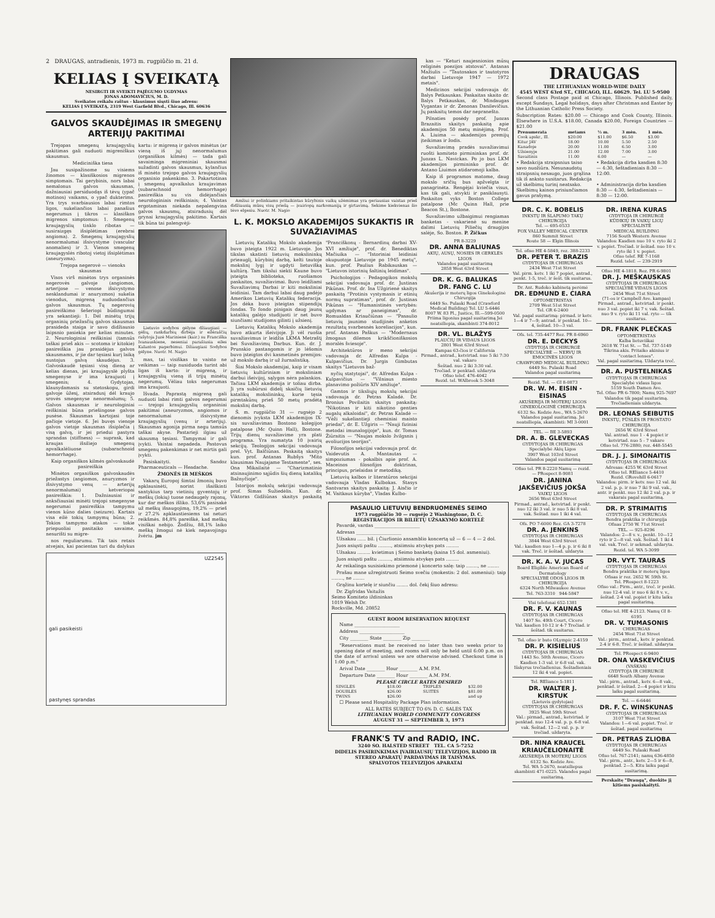2 DRAUGAS, antradienis, 1973 m. rugpiūčio m. 21 d.
KELIAS Į SVEIKATĄ
NESIRGTI IR SVEIKTI PAJĖGUMO UGDYMAS
JONAS ADOMAVIČIUS, M. D.
Sveikatos reikalu raštus - klausimus siųsti šiuo adresu:
KELIAS Į SVEIKATĄ, 2319 West Garfield Blvd., Chicago, Ill. 60636
GALVOS SKAUDĖJIMAS IR SMEGENŲ ARTERIJŲ PAKITIMAI
Trejopas smegenų kraujagyslių pakitimas gali nuduoti migreniškus skausmus.
Mediciniška tiesa
Jau susipažinome su visiems žinomos — klasiškosios migrenos simptomais. Tai gerybinis, nors labai nemalonus galvos skausmas, dažniausiai persiduodąs iš tėvų (ypač motinos) vaikams, o ypač dukterims. Yra trys svarbiausios labai rimtos ligos, sukeliančios labai panašius negerumus į tikros — klasiškos migrenos simptomus: 1. Smegenų kraujagyslių tinklo ribotas — susiraizgęs išsiplėtimas (erebrai angioma). 2. Smegenų kraujagyslių nenormalumai išsivystyme (vascular anomalies) ir 3. Vienos smegenų kraujagyslės ribotoj vietoj išsiplėtimas (aneuryzma).
Trejopa negerovė — vienoks skausmas
Visos virš minėtos trys organinės negerovės galvoje (angiomos, arterijose — venose išsivystymo nesklandumai ir anuryzmos) sukelia vienodus, migreną nuduodančius galvos skausmus. Tų negerovių pasireiškimo šešeriopi būdingumai yra sekantieji: 1. Dėl minėtų trijų organinių priežasčių galvos skausmas prasideda staiga ir savo didžiausio laipsnio pasiekia per kelias minutes. 2. Neurologiniai reiškiniai (tamsūs taškai prieš akis — scotoma ir kitokie) pasireiškia jau prasidėjus galvos skausmams, ir jie dar tęsiasi kurį laiką nustojus galvą skaudėjus. 3. Galvoskaudė tęsiasi visą dieną ar kelias dienas, jei kraujagyslė plyšta smegenyse ir ima kraujuoti į smegenis; 4. Gydytojas, klausydamasis su stetoskopu, girdi galvoje ūžesį, atsiradusį dėl kraujo srovės smegenyse nenormalumų; 5. Galvos skausmas ir neurologiniai reiškiniai būna priešingose galvos pusėse. Skausmas kartojasi toje pačioje vietoje. 6. Jei buvęs vienoje galvos vietoje skausmas išsiplečia į visą galvą, ir jei priedui pastyra sprandas (stiffness) — suprask, kad kraujas išsiliejo smegenų apvalkalėliuose (subarachnoid hemorrhage).
Kaip organiškos kilmės galvoskaudė pasireiškia
Minėtos organiškos galvoskaudės priežastys (angiomos, anuryzmos ir išsivystymo venų — arterijų nenormalumai) ketveriopai pasireiškia: 1. Dažniausiai ir anksčiausiai minėti trejopi smegenyse negerumai pasireiškia tampymu vienos kūno dalies (seizure). Kartais visa eilė tokių tampymų būna; 2. Tokios tampymo atakos — tokie priepuoliai pasitaiko savaime, nesurišti su migre-
nos reguliarumu. Tik tais retais atvejais, kai pacientas turi du dalykus kartu: ir migreną ir galvos minėtus (ar vieną iš jų) nenormalumus (organiškos kilmės) — tada gali savaiminga migreniniai skausmai sužadinti galvos skausmus, kylančius iš minėto trejopo galvos kraujagyslių organinio pakenkimo. 3. Pakartotinas į smegenų apvalkalus kraujavimas (subarachnoid hemorrhage) pasireiškia su vis didėjančiais neurologiniais reiškiniais; 4. Vaistas ergotaminas niekada nepalengvina galvos skausmų, atsiradusių dėl grynai kraujagyslių pakitimo. Kartais tik būna tai palengvėji-
Lietuvio sodybos gėlyne džiaugiasi — gėlių, rankdarbių dirbėja ir eiléraščių rašytoja Juzė Marinienė (kair.) su Franciška Ivanauskiene, neseniai parašiusia eiles Kalantos pagerbimui. Džiaugiasi Sodybos gėlyne. Nuotr. M. Nagio
mas, tai visiškas to vaisto ne veikimas — taip nusiduoda turint abi ligas iš karto: ir migreną, ir kraujagyslių vieną iš trijų minėtų negerumų. Vėliau toks negerumas ima kraujuoti.
Išvada. Paprastą migreną gali nuduoti labai rimti galvos negerumai — trejopi kraujagyslių organiniai pakitimai (aneuryzmos, angiomos ir nenormalumai išsivystyme kraujagyslių (venų ir arterijų). Skausmas agonija pirma negu tamsūs taškai akyse. Pastarieji ilgiau už skausmą tęsiasi. Tampymai ir gali įvykti. Vaistai nepadeda. Pastovus smegenų pakenkimas ir net mirtis gali įvykti.
Pasiskaityti. Sandoz Pharmaceuticals — Headache.
ŽMONĖS IR MEŠKOS
Vakarų Europoj šimtai žmonių buvo apklausinėti, norint išaiškinti santykius tarp vietinių gyventojų ir meškų (lokių) tuose nedaugely rajonų, kur dar meškos išliko. 53,6% pasisakė už meškų išsaugojimą, 19,2% — prieš ir 27.2% apklaustiesiems tai neturi reikšmės. 84,8% pareiškė, kad meškų visiškai nebijo. Žodžiu, 88,1% laiko mešką žmogui nė kiek nepavojingu žvėriu. jm
UZ2545
gali pasikeisti
pastynęs sprandas
Amžiui ir polinkiams pritaikintas kūrybinis vaikų užėmimas yra geriausias vaistas prieš didžiausią mūsų visų priešą — įvairiopą narkomaniją ir girtavimą. Sekime kiekvienas šio tėvo elgesiu. Nuotr. M. Nagio
L. K. MOKSLO AKADEMIJOS SUKAKTIS IR SUVAŽIAVIMAS
Lietuvių Katalikų Mokslo akademija buvo įsteigta 1922 m. Lietuvoje. Jos tikslas skatinti lietuvių mokslininkų prieauglį, kūrybinį darbą, kelti tautoje mokslinį lygį ir ugdyti lietuvišką kultūrą. Tam tikslui siekti Kaune buvo įsteigta biblioteka, ruošiamos paskaitos, suvažiavimai. Buvo leidžiami Suvažiavimų Darbai ir kiti moksliniai leidiniai. Tam darbui labai daug padėjo Amerikos Lietuvių Katalikų federacija. Jos dėka buvo įsteigtas stipendijų fondas. To fondo pinigais daug jaunų katalikų galėjo studijuoti ir net buvo siunčiami studijoms gilinti į užsienį.
Lietuvių Katalikų Mokslo akademija buvo atkurta išeivijoje. Ji vėl ruošia suvažiavimus ir leidžia LKMA Metraštį bei Suvažiavimų Darbus. Kun. dr. J. Prunskio pastangomis ir jo lėšomis buvo įsteigtos dvi kasmetinės premijos: už mokslo darbą ir už žurnalistiką.
Šiai Mokslo akademijai, kaip ir visam lietuvių kultūriniam ir moksliniam darbui išeivijoj, sąlygos nėra palankios. Tačiau LKM akademija ir toliau dirba. Ji yra subūrusi didelį skaičių lietuvių katalikų mokslininkų, kurie tęsia pirmtakūnų prieš 50 metų pradėtą mokslinį darbą.
Š. m. rugpiūčio 31 — rugsėjo 2 dienomis įvyksta LKM akademijos IX-sis suvažiavimas Bostono kolegijos patalpose (Mc Quinn Hall), Bostone. Trijų dienų suvažiavime yra plati programa. Yra numatyta 10 įvairių sekcijų. Teologijos sekcijai vadovauja prel. Vyt. Balčiūnas. Paskaitą skaitys kun. prof. Antanas Rubšys "Mito klausimas Naujajame Testamente", ses. Ona Mikailaitė — "Charizmatinio atsinaujinimo sąjūdis šių dienų katalikų Bažnyčioje".
Istorijos mokslų sekcijai vadovauja prof. Simas Sužiedėlis. Kun. dr. Viktoras Gidžiūnas skaitys paskaitą "Pranciškonų - Bernardinų darbai XV-XVI amžiuje", prof. dr. Benediktas Mačiuika — "Istoriniai leidiniai okupuotoje Lietuvoje po 1945 metų", kun. prof. Paulius Rabikauskas — "Lietuvos istorinių šaltinių leidimas".
Psichologijos - Pedagogikos mokslų sekcijai vadovauja prof. dr. Justinas Pikūnas. Prof. dr. Ina Užgirienė skaitys paskaitą "Protinis vystymasis ir etinių normų supratimas", prof. dr. Justinas Pikūnas — "Humanistinės vertybės: ugdymas ar paneigimas", dr. Romualdas Kriaučiūnas — "Pasaulio lietuvių jaunimo studijinės anketos rezultatų svarbesnės koreliacijos", kun. prof. Antanas Paškus — "Modernaus žmogaus dilemos krikščioniškosios moralės šviesoje".
Architektūros ir meno sekcijai vadovauja dr. Alfredas Kulpa - Kulpavičius. Dr. Jurgis Gimbutas skaitys "Lietuvos baž-
nyčių statytojai", dr. Alfredas Kulpa - Kulpavičius — "Vilniaus miesto planavimo požiūris XIV amžiuje".
Gamtos ir tiksliųjų mokslų sekcijai vadovauja dr. Petras Kaladė. Dr. Bronius Povilaitis skaitys paskaitą: "Nikotinas ir kiti nikotino genties augalų alkaloidai", dr. Petras Kaladė — "Vėži sukeliantieji cheminiai maisto priedai", dr. E. Užgiris — "Nauji fiziniai metodai imunalogijoje", kun. dr. Tomas Žiūraitis — "Naujas mokslo žvilgsnis į evoliucijos teorijas".
Filosofijos sekcijai vadovauja prof. dr. Vaidevutis A. Mantautas — simpoziumas - pokalbis apie prof. A. Maceinos filosofijos doktrinas, principus, prielaidas ir metodiką.
Lietuvių kalbos ir literatūros sekcijai vadovauja Vladas Kulbokas. Stasys Santvaras skaitys paskaitą: J. Aisčio ir M. Vaitkaus kūryba", Vladas Kulbo-
kas — "Keturi naujesniosios mūsų religinės poezijos atstovai". Antanas Mažiulis — "Tautosakos ir tautotyros darbai Lietuvoje 1947 — 1972 metais".
Medicinos sekcijai vadovauja dr. Balys Petkauskas. Paskaitas skaito dr. Balys Petkauskas, dr. Mindaugas Vygantas ir dr. Zenonas Danilevičius. Jų paskaitų temos dar nepranešto.
Pilnaties posėdy prof. Juozas Brazaitis skaitys paskaitą apie akademijos 50 metų minėjimą. Prof. A. Liuima — akademijos premijų įteikimas ir žodis.
Suvažiavimą pradės suvažiavimui ruošti komiteto pirmininkas prof. dr. Juozas L. Navickas. Po jo bus LKM akademijos pirmininko prof. dr. Antano Liuimos atidaromoji kalba.
Kaip iš programos matome, daug mokslo sričių bus apžvelgta ir panagrinėta. Rengėjai kviečia visus, kas tik gali, atvykti ir pasiklausyti. Paskaitos vyks Boston College patalpose (Mc Quinn Hall, prie Beacon St.), Bostone.
Suvažiavimo užbaigimui rengiamas banketas - vakarienė su menine dalimi Lietuvių Piliečių draugijos salėje, So. Boston. P. Žičkus
PR 8-3229
DR. ANNA BALIUNAS
AKIŲ, AUSŲ, NOSIES IR GERKLĖS LIGOS
Valandos pagal susitarimą
2858 West 63rd Street
DR. K. G. BALUKAS
DR. FANG C. LU
Akušerija ir moterų ligos Ginekologinė Chirurgija
6449 So. Pulaski Road (Crawford Medical Building) Tel. LU 5-6446
8007 W. 83 Pl., Justice, Ill.—599-0500
Priima ligonius pagal susitarimą Jei neatsiliepia, skambinti 374-8012
DR. VL. BLAŽYS
PLAUČIŲ IR VIDAUS LIGOS
2801 West 63rd Street
Kampas 63-čios ir California
Pirmad., antrad., ketvirtad. nuo 5 iki 7:30 val. vakaro
Šeštad. nuo 2 iki 3:30 val.
Trečiad. ir penktad. uždaryta
Ofiso telef. 476-4042
Rezid. tel. WAlbrook 5-3048
PASAULIO LIETUVIŲ BENDRUOMENĖS SEIMO
1973 rugpiūčio 30 — rugsėjo 2 Washingtone, D. C.
REGISTRACIJOS IR BILIETŲ UŽSAKYMO KORTELĖ
Pavardė, vardas ____________________
Adresas ____________________
Užsakau ...... bil. į Čiurlionio ansamblio koncertą už — 6 — 4 — 2 dol.
Juos asiųsti paštu ........., atsiimsiu atvykęs pats .........
Užsakau ......... kvietimus į Seimo banketą (kaina 15 dol. asmeniui).
Juos asiųsti paštu ........., atsiimsiu atvykęs pats .........
Ar reikalinga susisiekimo priemonė į koncerto salę: taip ........, ne ........
Prašau mane užregistruoti Seimo svečiu (mokestis: 2 dol. asmeniui): taip ........, ne ........
Grąžinu kortelę ir siunčiu ........ dol. čekį šiuo adresu:
Dr. Zigfridas Vaitužis
Seimo Komiteto iždininkas
1019 Welsh Dr.
Rockville, Md. 20852
GUEST ROOM RESERVATION REQUEST
Name ____________________
Address ____________________
City ________ State ________ Zip ________
"Reservations must be received no later than two weeks prior to opening date of meeting, and rooms will only be held until 6:00 p.m. on the date of arrival unless we are otherwise advised. Checkout time is 1:00 p.m."
Arival Date ________ Hour ________ A.M. P.M.
Departure Date ________ Hour ________ A.M. P.M.
PLEASE CIRCLE RATES DESIRED
| SINGLES | $18.00 | TRIPLES | $32.00 |
| DOUBLES | $26.00 | SUITES | $81.00 |
| TWINS | $26.00 | | and up |
☐ Please send Hospitality Package Plan information.
ALL RATES SUBJECT TO 6% D. C. SALES TAX
LITHUANIAN WORLD COMMUNITY CONGRESS
AUGUST 31 — SEPTEMBER 3, 1973
FRANK'S TV and RADIO, INC.
3240 SO. HALSTED STREET TEL. CA 5-7252
DIDELIS PASIRINKIMAS ĮVAIRIAUSIŲ TELEVIZIJOS, RADIO IR STEREO APARATŲ PARDAVIMAS IR TAISYMAS.
SPALVOTOS TELEVIZIJOS APARATAI
DRAUGAS
THE LITHUANIAN WORLD-WIDE DAILY
4545 WEST 63rd ST., CHICAGO, ILL. 60629. Tel. LU 5-9500
Second class Postage paid at Chicago, Illinois. Published daily, except Sundays, Legal holidays, days after Christmas and Easter by the Lithuanian Catholic Press Society.
Subscription Rates: $20.00 — Chicago and Cook County, Illinois. Elsewhere in U.S.A. $18.00, Canada $20.00, Foreign Countries — $21.00
| Prenumerata | metams | ½ m. | 3 mėn. | 1 mėn. |
| --- | --- | --- | --- | --- |
| Cook apskr., Ill. | $20.00 | $11.00 | $6.50 | $3.00 |
| Kitur JAV | 18.00 | 10.00 | 5.50 | 2.50 |
| Kanadoje | 20.00 | 11.00 | 6.50 | 3.00 |
| Užsienyje | 21.00 | 12.00 | 7.00 | 3.00 |
| Savaitinis | 11.00 | 6.00 | — | — |
• Redakcija straipsnius taiso savo nuožiūra. Nesunaudotų straipsnių nesaugo, juos grąžina tik iš anksto susitarus. Redakcija už skelbimų turinį neatsako. Skelbimų kainos prisiunčiamos gavus prašymą.
• Redakcija dirba kasdien 8:30 — 4:30, šeštadieniais 8:30 — 12:00.
• Administracija dirba kasdien 8:30 — 4:30, šeštadieniais — 8:30 — 12:00.
DR. C. K. BOBELIS
INKSTŲ IR ŠLAPUMO TAKŲ CHIRURGIJA
Tel. — 695-0533
FOX VALLEY MEDICAL CENTER
860 Summit Street
Route 58 — Elgin Illinois
Tel. ofiso HE 4-5849, rez. 388-2233
DR. PETER T. BRAZIS
GYDYTOJAS IR CHIRURGAS
2434 West 71st Street
Val. pirm. ketv. 1 iki 7 popiet, antrad., penkt. 1-5, treč. ir šešt. tik susitarus.
Dr. Ant. Rudoko kabinetą perėmė
DR. EDMUND E. CIARA
OPTOMETRISTAS
2709 West 51st Street
Tel. GR 6-2400
Val. pagal susitarimą: pirmad. ir ketv. 1—4 ir 7—9; antrad. ir penktad. 10—4, šeštad. 10—3 val.
Ofs. tel. 735-4477 Rez. PR 8-6960
DR. E. DECKYS
GYDYTOJA IR CHIRURGĖ
SPECIALYBĖ — NERVŲ IR EMOCINĖS LIGOS
CRAWFORD MEDICAL BUILDING
6449 So. Pulaski Road
Valandos pagal susitarimą
Rezid. Tel. — GI 8-0873
DR. W. M. EISIN - EISINAS
AKUŠERIJA IR MOTERŲ LIGOS GINEKOLOGINĖ CHIRURGIJA
6132 So. Kedzie Ave., WA 5-2670
Valandos pagal susitarimą. Jei neatsiliepia, skambinti: MI 3-0001
TEL. — BE 3-5893
DR. A. B. GLEVECKAS
GYDYTOJAS IR CHIRURGAS
Specialybė Akių Ligos
3907 West 103rd Street
Valandos pagal susitarimą
Ofiso tel. PR 8-2220 Namų — rezid. — PRospect 8-9081
DR. JANINA JAKŠEVIČIUS JOKŠA
VAIKŲ LIGOS
2656 West 63rd Street
Pirmad., antrad., ketvirtad. ir penkt. nuo 12 iki 3 val. ir nuo 5 iki 8 val. vak. Šeštad. nuo 1 iki 4 val.
Ofs. PO 7-6000 Rez. GA 3-7278
DR. A. JENKINS
GYDYTOJAS IR CHIRURGAS
3844 West 63rd Street
Val.: kasdien nuo 1—4 p. p. ir 6 iki 8 vak. Treč. ir šeštad. uždaryta
DR. K. A. V. JUCAS
Board Eligible American Board of Dermatology
SPECIALYBĖ ODOS LIGOS IR CHIRURGIJA
6324 North Milwaukee Avenue
Tel. 763-3310 944-5847
Visi telefonai 652-1381
DR. F. V. KAUNAS
GYDYTOJAS IR CHIRURGAS
1407 So. 49th Court, Cicero
Val. kasdien 10-12 ir 4-7 Trečiad. ir šeštad. tik susitarus.
Tel. ofiso ir buto OLympic 2-4159
DR. P. KISIELIUS
GYDYTOJAS IR CHIRURGAS
1443 So. 50th Avenue, Cicero
Kasdien 1-3 val. ir 6-8 val. vak. Išskyrus trečiadienius. Šeštadieniais 12 iki 4 val. popiet.
Tel. REliance 5-1811
DR. WALTER J. KIRSTUK
(Lietuvis gydytojas)
GYDYTOJAS IR CHIRURGAS
3925 West 59th Street
Val.: pirmad., antrad., ketvirtad. ir penktad. nuo 12-4 val. p. p. 6-8 val. vak. Šeštad. 12—2 val. p. p. ir trečiad. uždaryta.
DR. NINA KRAUCEL KRIAUČELIONAITĖ
AKUŠERIJA IR MOTERŲ LIGOS
6132 So. Kedzie Ave.
Tel. WA 5-2670, neatsiliepus skambinti 471-0225. Valandos pagal susitarimą.
DR. IRENA KURAS
GYDYTOJA IR CHIRURGĖ
KŪDIKIŲ IR VAIKŲ LIGŲ SPECIALISTĖ
MEDICAL BUILDING
7156 South Western Avenue
Valandos: Kasdien nuo 10 v. ryto iki 2 v. popiet. Trečiad. ir šeštad. nuo 10 v. ryto iki 1 v. popiet.
Ofiso telef. RE 7-1168
Rezid. telef. — 239-2919
Ofiso HE 4-1818. Rez. PR 6-9801
DR. J. MEŠKAUSKAS
GYDYTOJAS IR CHIRURGAS
SPECIALYBĖ VIDAUS LIGOS
2454 West 71st Street
(71-os ir Campbell Ave. kampas)
Pirmad., antrad., ketvirtad. ir penkt. nuo 3 val. popiet iki 7 v. vak. Šeštad. nuo 9 v. ryto iki 11 val. ryto — tik susitarus.
DR. FRANK PLEČKAS
OPTOMETRISTAS
Kalba lietuviškai
2618 W. 71st St. — Tel. 737-5149
Tikrina akis. Pritaiko akinius ir "contact lenses".
Val. pagal susitarimą. Uždaryta treč.
DR. A. PUSTELNIKAS
GYDYTOJAS IR CHIRURGAS
Specialybė vidaus ligos
5159 South Damen Ave.
Tel. Ofiso PR 6-7800; Namų 925-7697
Valandos tik pagal susitarimą. Trečiadieniais uždaryta.
DR. LEONAS SEIBUTIS
INKSTŲ, PŪSLĖS IR PROSTATO CHIRURGIJA
2656 W. 63rd Street
Val. antrad. nuo 1 - 4 popiet ir ketvirtad. nuo 5 - 7 vakare
Ofiso tel. 776-2880; rez. 448-5545
DR. J. J. SIMONAITIS
GYDYTOJAS IR CHIRURGAS
Adresas: 4255 W. 63rd Street
Ofiso tel. REliance 5-4410
Rezid. GRovehill 6-0617
Valandos: pirm. ir ketv. nuo 12 val. iki 2 val. p. p. ir nuo 7 iki 9 val. vak., antr. ir penkt. nuo 12 iki 2 val. p.p. ir vakarais pagal susitarimą.
DR. P. STRIMAITIS
GYDYTOJAS IR CHIRURGAS
Bendra praktika ir chirurgija
Ofisas 2750 W. 71st Street
TEL. — 925-8296
Valandos: 2—8 v. v., penkt. 10—12 ryto ir 2—8 val. vak. Šeštad. 1 iki 4 val. vak. Treč. ir sekmad. uždaryta.
Rezid. tel. WA 5-3099
DR. VYT. TAURAS
GYDYTOJAS IR CHIRURGAS
Bendra praktika ir moterų ligos
Ofisas ir rez. 2652 W. 59th St.
Tel. PRospect 8-1223
Ofiso val.: Pirm., antr., treč. ir penkt. nuo 12-4 val. ir nuo 6 iki 8 v. v., šeštad. 2-4 val. popiet ir kitu laiku pagal susitarimą.
Ofiso tel. HE 4-2123. Namų GI 8-6195
DR. V. TUMASONIS
CHIRURGAS
2454 West 71st Street
Val.: pirm., antrad., ketv. ir penktad. 2-4 ir 6-8. Treč. ir šeštad. uždaryta
Tel. PRospect 6-9400
DR. ONA VASKEVIČIUS
(VAŠKAS)
GYDYTOJA IR CHIRURGĖ
6648 South Albany Avenue
Val.: pirm., antrad., ketv. 6—8 vak., penktad. ir šeštad. 2—4 popiet ir kitu laiku pagal susitarimą.
Tel. — 6-6446
DR. F. C. WINSKUNAS
GYDYTOJAS IR CHIRURGAS
3107 West 71st Street
Valandos: 1—6 val. popiet. Treč. ir šeštad. pagal susitarimą
DR. PETRAS ZLIOBA
GYDYTOJAS IR CHIRURGAS
6449 So. Pulaski Road
Ofiso tel. 767-2141; namų 636-4850
Val.: pirm., antr., ketv. 2—5 ir 6—8, penktad. 2—5. Kitu laiku pagal susitarimą.
Perskaitę "Draugą", duokite jį kitiems pasiskaityti.